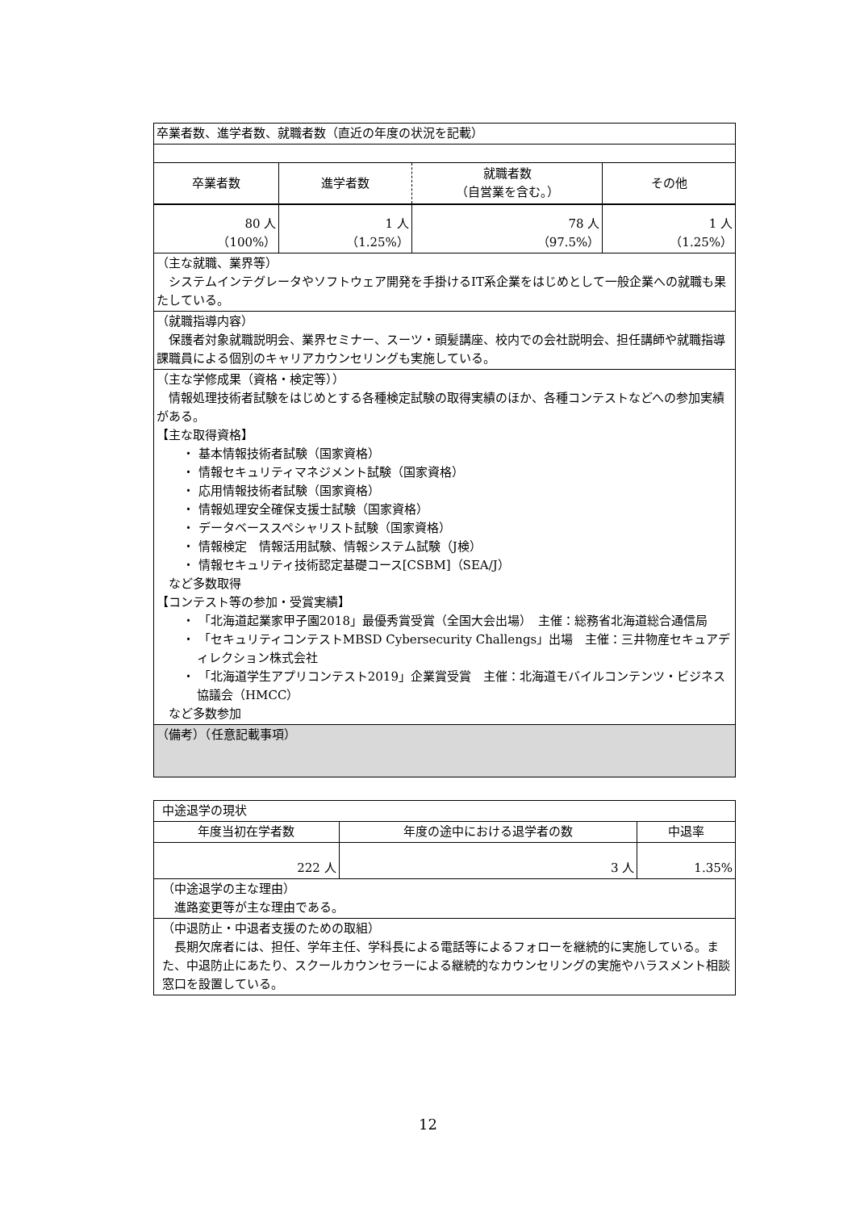| 卒業者数、進学者数、就職者数（直近の年度の状況を記載） | | | |
| 卒業者数 | 進学者数 | 就職者数 （自営業を含む。） | その他 |
| 80 人 （100%） | 1 人 （1.25%） | 78 人 （97.5%） | 1 人 （1.25%） |
| （主な就職、業界等） システムインテグレータやソフトウェア開発を手掛けるIT系企業をはじめとして一般企業への就職も果たしている。 | | | |
| （就職指導内容） 保護者対象就職説明会、業界セミナー、スーツ・頭髪講座、校内での会社説明会、担任講師や就職指導課職員による個別のキャリアカウンセリングも実施している。 | | | |
| （主な学修成果（資格・検定等）） 情報処理技術者試験をはじめとする各種検定試験の取得実績のほか、各種コンテストなどへの参加実績がある。 【主な取得資格】 ・ 基本情報技術者試験（国家資格） ・ 情報セキュリティマネジメント試験（国家資格） ・ 応用情報技術者試験（国家資格） ・ 情報処理安全確保支援士試験（国家資格） ・ データベーススペシャリスト試験（国家資格） ・ 情報検定 情報活用試験、情報システム試験（J検） ・ 情報セキュリティ技術認定基礎コース[CSBM]（SEA/J） など多数取得 【コンテスト等の参加・受賞実績】 ・ 「北海道起業家甲子園2018」最優秀賞受賞（全国大会出場） 主催：総務省北海道総合通信局 ・ 「セキュリティコンテストMBSD Cybersecurity Challengs」出場 主催：三井物産セキュアディレクション株式会社 ・ 「北海道学生アプリコンテスト2019」企業賞受賞 主催：北海道モバイルコンテンツ・ビジネス協議会（HMCC） など多数参加 | | | |
| （備考）（任意記載事項） | | | |
| 中途退学の現状 | | |
| 年度当初在学者数 | 年度の途中における退学者の数 | 中退率 |
| 222 人 | 3 人 | 1.35% |
| （中途退学の主な理由） 進路変更等が主な理由である。 | | |
| （中退防止・中退者支援のための取組） 長期欠席者には、担任、学年主任、学科長による電話等によるフォローを継続的に実施している。また、中退防止にあたり、スクールカウンセラーによる継続的なカウンセリングの実施やハラスメント相談窓口を設置している。 | | |
12